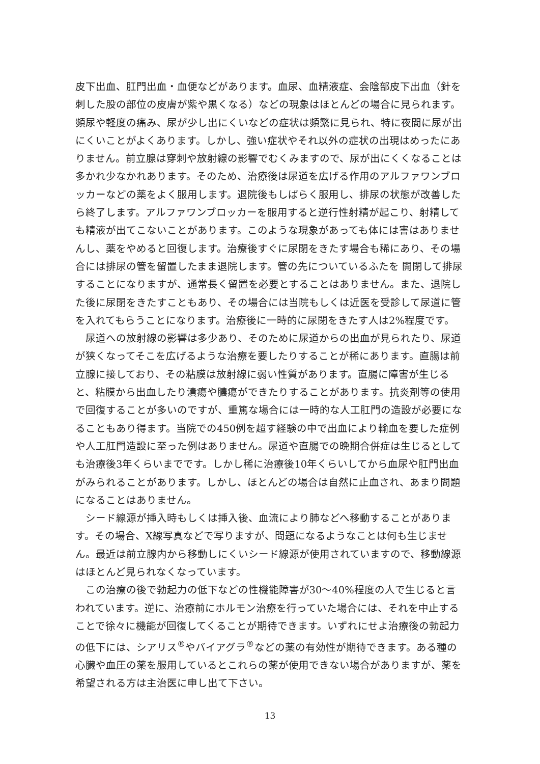皮下出血、肛門出血・血便などがあります。血尿、血精液症、会陰部皮下出血（針を刺した股の部位の皮膚が紫や黒くなる）などの現象はほとんどの場合に見られます。頻尿や軽度の痛み、尿が少し出にくいなどの症状は頻繁に見られ、特に夜間に尿が出にくいことがよくあります。しかし、強い症状やそれ以外の症状の出現はめったにありません。前立腺は穿刺や放射線の影響でむくみますので、尿が出にくくなることは多かれ少なかれあります。そのため、治療後は尿道を広げる作用のアルファワンブロッカーなどの薬をよく服用します。退院後もしばらく服用し、排尿の状態が改善したら終了します。アルファワンブロッカーを服用すると逆行性射精が起こり、射精しても精液が出てこないことがあります。このような現象があっても体には害はありませんし、薬をやめると回復します。治療後すぐに尿閉をきたす場合も稀にあり、その場合には排尿の管を留置したまま退院します。管の先についているふたを 開閉して排尿することになりますが、通常長く留置を必要とすることはありません。また、退院した後に尿閉をきたすこともあり、その場合には当院もしくは近医を受診して尿道に管を入れてもらうことになります。治療後に一時的に尿閉をきたす人は2%程度です。
尿道への放射線の影響は多少あり、そのために尿道からの出血が見られたり、尿道が狭くなってそこを広げるような治療を要したりすることが稀にあります。直腸は前立腺に接しており、その粘膜は放射線に弱い性質があります。直腸に障害が生じると、粘膜から出血したり潰瘍や膿瘍ができたりすることがあります。抗炎剤等の使用で回復することが多いのですが、重篤な場合には一時的な人工肛門の造設が必要になることもあり得ます。当院での450例を超す経験の中で出血により輸血を要した症例や人工肛門造設に至った例はありません。尿道や直腸での晩期合併症は生じるとしても治療後3年くらいまでです。しかし稀に治療後10年くらいしてから血尿や肛門出血がみられることがあります。しかし、ほとんどの場合は自然に止血され、あまり問題になることはありません。
シード線源が挿入時もしくは挿入後、血流により肺などへ移動することがあります。その場合、X線写真などで写りますが、問題になるようなことは何も生じません。最近は前立腺内から移動しにくいシード線源が使用されていますので、移動線源はほとんど見られなくなっています。
この治療の後で勃起力の低下などの性機能障害が30～40%程度の人で生じると言われています。逆に、治療前にホルモン治療を行っていた場合には、それを中止することで徐々に機能が回復してくることが期待できます。いずれにせよ治療後の勃起力の低下には、シアリス<sup>®</sup>やバイアグラ<sup>®</sup>などの薬の有効性が期待できます。ある種の心臓や血圧の薬を服用しているとこれらの薬が使用できない場合がありますが、薬を希望される方は主治医に申し出て下さい。
13